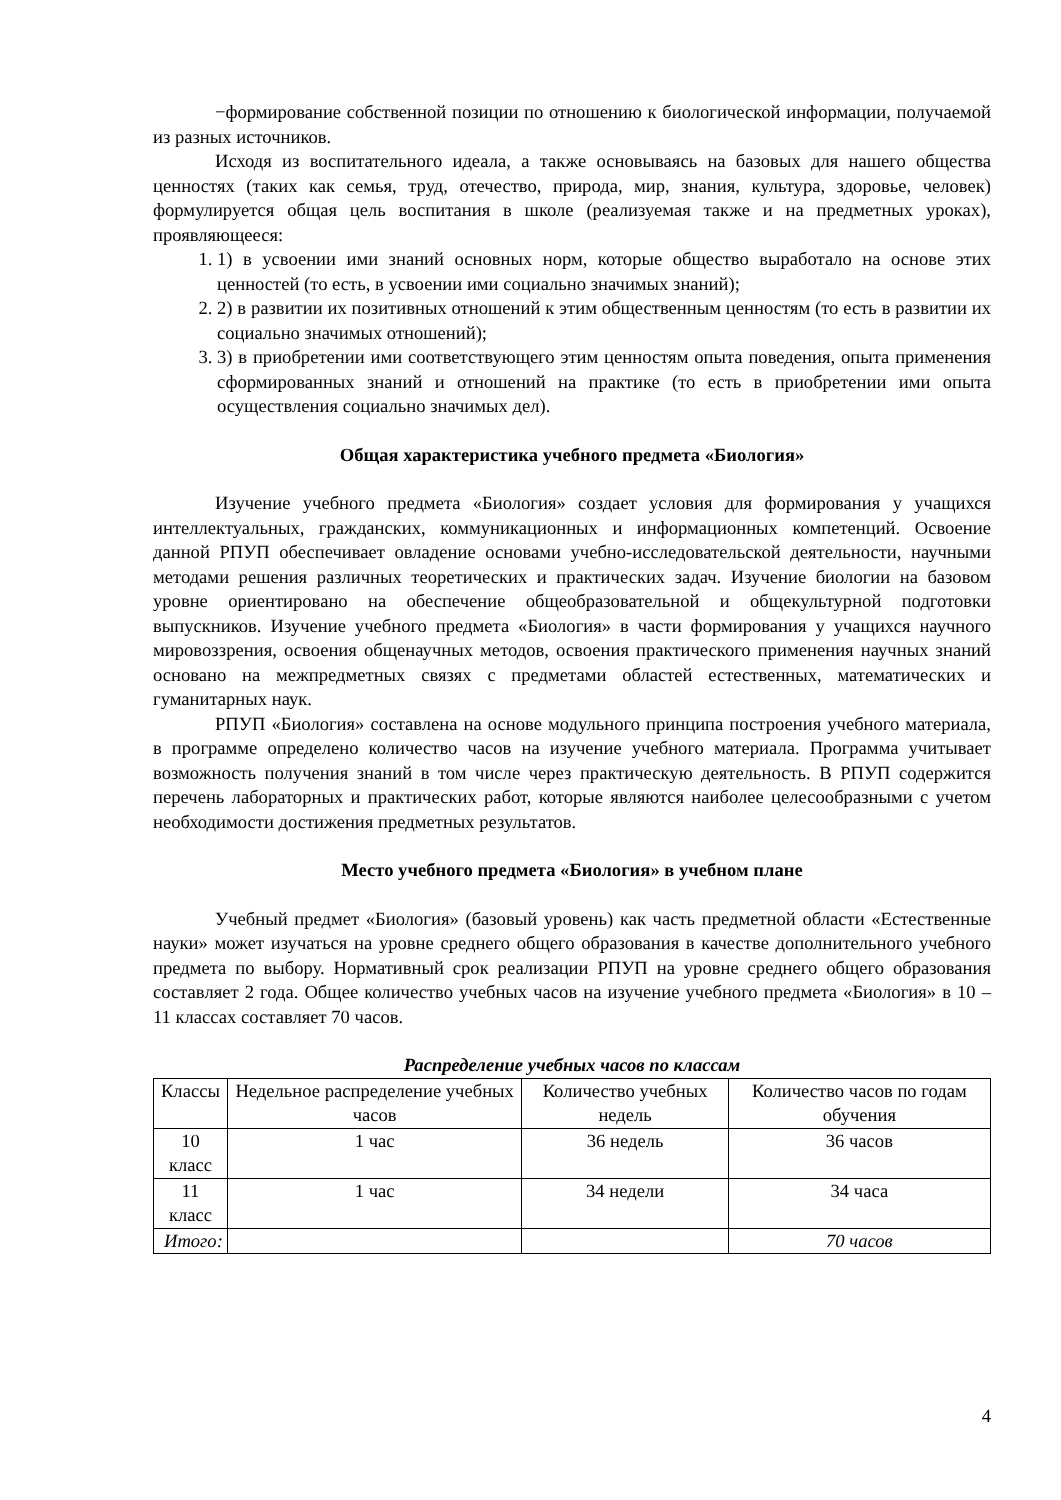−формирование собственной позиции по отношению к биологической информации, получаемой из разных источников.
Исходя из воспитательного идеала, а также основываясь на базовых для нашего общества ценностях (таких как семья, труд, отечество, природа, мир, знания, культура, здоровье, человек) формулируется общая цель воспитания в школе (реализуемая также и на предметных уроках), проявляющееся:
1. 1) в усвоении ими знаний основных норм, которые общество выработало на основе этих ценностей (то есть, в усвоении ими социально значимых знаний);
2. 2) в развитии их позитивных отношений к этим общественным ценностям (то есть в развитии их социально значимых отношений);
3. 3) в приобретении ими соответствующего этим ценностям опыта поведения, опыта применения сформированных знаний и отношений на практике (то есть в приобретении ими опыта осуществления социально значимых дел).
Общая характеристика учебного предмета «Биология»
Изучение учебного предмета «Биология» создает условия для формирования у учащихся интеллектуальных, гражданских, коммуникационных и информационных компетенций. Освоение данной РПУП обеспечивает овладение основами учебно-исследовательской деятельности, научными методами решения различных теоретических и практических задач. Изучение биологии на базовом уровне ориентировано на обеспечение общеобразовательной и общекультурной подготовки выпускников. Изучение учебного предмета «Биология» в части формирования у учащихся научного мировоззрения, освоения общенаучных методов, освоения практического применения научных знаний основано на межпредметных связях с предметами областей естественных, математических и гуманитарных наук.
РПУП «Биология» составлена на основе модульного принципа построения учебного материала, в программе определено количество часов на изучение учебного материала. Программа учитывает возможность получения знаний в том числе через практическую деятельность. В РПУП содержится перечень лабораторных и практических работ, которые являются наиболее целесообразными с учетом необходимости достижения предметных результатов.
Место учебного предмета «Биология» в учебном плане
Учебный предмет «Биология» (базовый уровень) как часть предметной области «Естественные науки» может изучаться на уровне среднего общего образования в качестве дополнительного учебного предмета по выбору. Нормативный срок реализации РПУП на уровне среднего общего образования составляет 2 года. Общее количество учебных часов на изучение учебного предмета «Биология» в 10 – 11 классах составляет 70 часов.
Распределение учебных часов по классам
| Классы | Недельное распределение учебных часов | Количество учебных недель | Количество часов по годам обучения |
| --- | --- | --- | --- |
| 10 класс | 1 час | 36 недель | 36 часов |
| 11 класс | 1 час | 34 недели | 34 часа |
| Итого: | | | 70 часов |
4